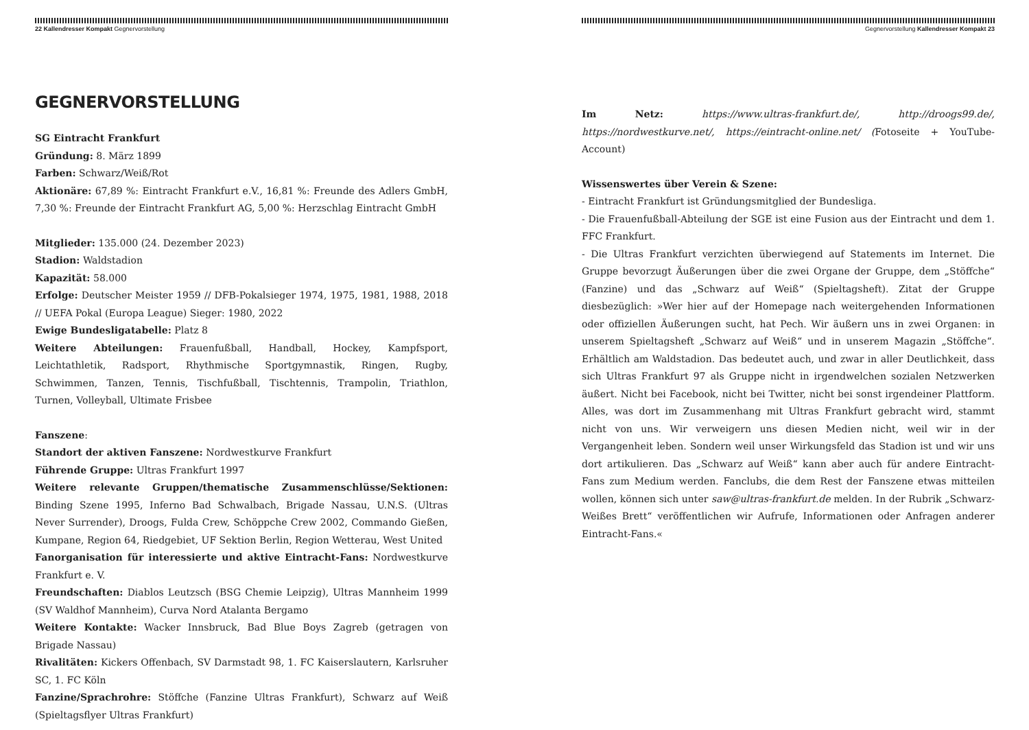22 Kallendresser Kompakt Gegnervorstellung
GEGNERVORSTELLUNG
SG Eintracht Frankfurt
Gründung: 8. März 1899
Farben: Schwarz/Weiß/Rot
Aktionäre: 67,89 %: Eintracht Frankfurt e.V., 16,81 %: Freunde des Adlers GmbH, 7,30 %: Freunde der Eintracht Frankfurt AG, 5,00 %: Herzschlag Eintracht GmbH
Mitglieder: 135.000 (24. Dezember 2023)
Stadion: Waldstadion
Kapazität: 58.000
Erfolge: Deutscher Meister 1959 // DFB-Pokalsieger 1974, 1975, 1981, 1988, 2018 // UEFA Pokal (Europa League) Sieger: 1980, 2022
Ewige Bundesligatabelle: Platz 8
Weitere Abteilungen: Frauenfußball, Handball, Hockey, Kampfsport, Leichtathletik, Radsport, Rhythmische Sportgymnastik, Ringen, Rugby, Schwimmen, Tanzen, Tennis, Tischfußball, Tischtennis, Trampolin, Triathlon, Turnen, Volleyball, Ultimate Frisbee
Fanszene:
Standort der aktiven Fanszene: Nordwestkurve Frankfurt
Führende Gruppe: Ultras Frankfurt 1997
Weitere relevante Gruppen/thematische Zusammenschlüsse/Sektionen: Binding Szene 1995, Inferno Bad Schwalbach, Brigade Nassau, U.N.S. (Ultras Never Surrender), Droogs, Fulda Crew, Schöppche Crew 2002, Commando Gießen, Kumpane, Region 64, Riedgebiet, UF Sektion Berlin, Region Wetterau, West United
Fanorganisation für interessierte und aktive Eintracht-Fans: Nordwestkurve Frankfurt e. V.
Freundschaften: Diablos Leutzsch (BSG Chemie Leipzig), Ultras Mannheim 1999 (SV Waldhof Mannheim), Curva Nord Atalanta Bergamo
Weitere Kontakte: Wacker Innsbruck, Bad Blue Boys Zagreb (getragen von Brigade Nassau)
Rivalitäten: Kickers Offenbach, SV Darmstadt 98, 1. FC Kaiserslautern, Karlsruher SC, 1. FC Köln
Fanzine/Sprachrohre: Stöffche (Fanzine Ultras Frankfurt), Schwarz auf Weiß (Spieltagsflyer Ultras Frankfurt)
Gegnervorstellung Kallendresser Kompakt 23
Im Netz: https://www.ultras-frankfurt.de/, http://droogs99.de/, https://nordwestkurve.net/, https://eintracht-online.net/ (Fotoseite + YouTube-Account)
Wissenswertes über Verein & Szene:
- Eintracht Frankfurt ist Gründungsmitglied der Bundesliga.
- Die Frauenfußball-Abteilung der SGE ist eine Fusion aus der Eintracht und dem 1. FFC Frankfurt.
- Die Ultras Frankfurt verzichten überwiegend auf Statements im Internet. Die Gruppe bevorzugt Äußerungen über die zwei Organe der Gruppe, dem „Stöffche“ (Fanzine) und das „Schwarz auf Weiß“ (Spieltagsheft). Zitat der Gruppe diesbezüglich: »Wer hier auf der Homepage nach weitergehenden Informationen oder offiziellen Äußerungen sucht, hat Pech. Wir äußern uns in zwei Organen: in unserem Spieltagsheft „Schwarz auf Weiß“ und in unserem Magazin „Stöffche“. Erhältlich am Waldstadion. Das bedeutet auch, und zwar in aller Deutlichkeit, dass sich Ultras Frankfurt 97 als Gruppe nicht in irgendwelchen sozialen Netzwerken äußert. Nicht bei Facebook, nicht bei Twitter, nicht bei sonst irgendeiner Plattform. Alles, was dort im Zusammenhang mit Ultras Frankfurt gebracht wird, stammt nicht von uns. Wir verweigern uns diesen Medien nicht, weil wir in der Vergangenheit leben. Sondern weil unser Wirkungsfeld das Stadion ist und wir uns dort artikulieren. Das „Schwarz auf Weiß“ kann aber auch für andere Eintracht-Fans zum Medium werden. Fanclubs, die dem Rest der Fanszene etwas mitteilen wollen, können sich unter saw@ultras-frankfurt.de melden. In der Rubrik „Schwarz-Weißes Brett“ veröffentlichen wir Aufrufe, Informationen oder Anfragen anderer Eintracht-Fans.«